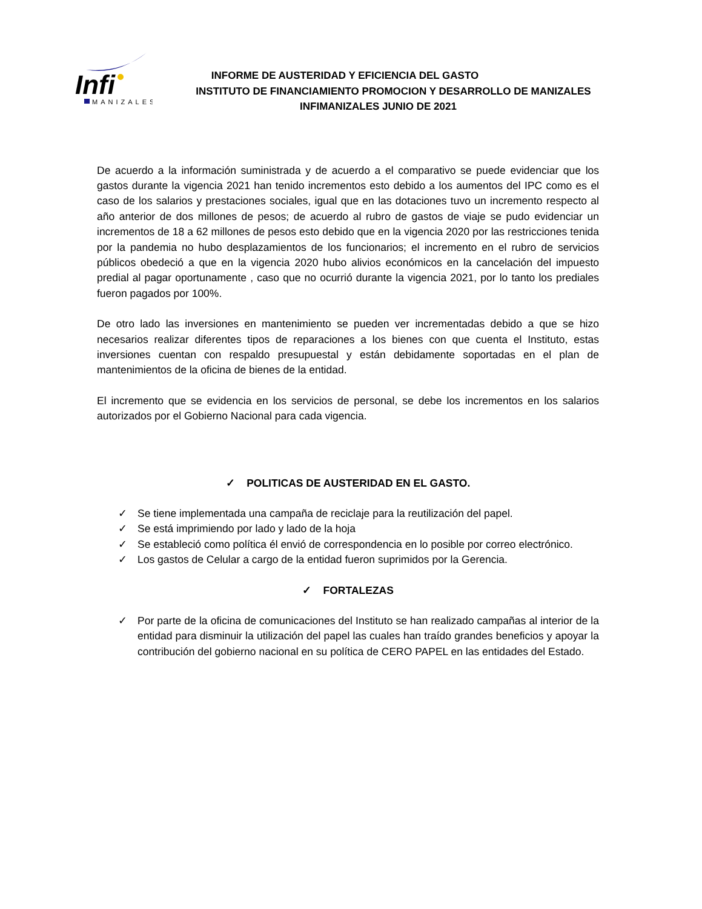Infi
MANIZALES
INFORME DE AUSTERIDAD Y EFICIENCIA DEL GASTO
INSTITUTO DE FINANCIAMIENTO PROMOCION Y DESARROLLO DE MANIZALES
INFIMANIZALES JUNIO DE 2021
De acuerdo a la información suministrada y de acuerdo a el comparativo se puede evidenciar que los gastos durante la vigencia 2021 han tenido incrementos esto debido a los aumentos del IPC como es el caso de los salarios y prestaciones sociales, igual que en las dotaciones tuvo un incremento respecto al año anterior de dos millones de pesos; de acuerdo al rubro de gastos de viaje se pudo evidenciar un incrementos de 18 a 62 millones de pesos esto debido que en la vigencia 2020 por las restricciones tenida por la pandemia no hubo desplazamientos de los funcionarios; el incremento en el rubro de servicios públicos obedeció a que en la vigencia 2020 hubo alivios económicos en la cancelación del impuesto predial al pagar oportunamente , caso que no ocurrió durante la vigencia 2021, por lo tanto los prediales fueron pagados por 100%.
De otro lado las inversiones en mantenimiento se pueden ver incrementadas debido a que se hizo necesarios realizar diferentes tipos de reparaciones a los bienes con que cuenta el Instituto, estas inversiones cuentan con respaldo presupuestal y están debidamente soportadas en el plan de mantenimientos de la oficina de bienes de la entidad.
El incremento que se evidencia en los servicios de personal, se debe los incrementos en los salarios autorizados por el Gobierno Nacional para cada vigencia.
✓ POLITICAS DE AUSTERIDAD EN EL GASTO.
✓ Se tiene implementada una campaña de reciclaje para la reutilización del papel.
✓ Se está imprimiendo por lado y lado de la hoja
✓ Se estableció como política él envió de correspondencia en lo posible por correo electrónico.
✓ Los gastos de Celular a cargo de la entidad fueron suprimidos por la Gerencia.
✓ FORTALEZAS
✓ Por parte de la oficina de comunicaciones del Instituto se han realizado campañas al interior de la entidad para disminuir la utilización del papel las cuales han traído grandes beneficios y apoyar la contribución del gobierno nacional en su política de CERO PAPEL en las entidades del Estado.